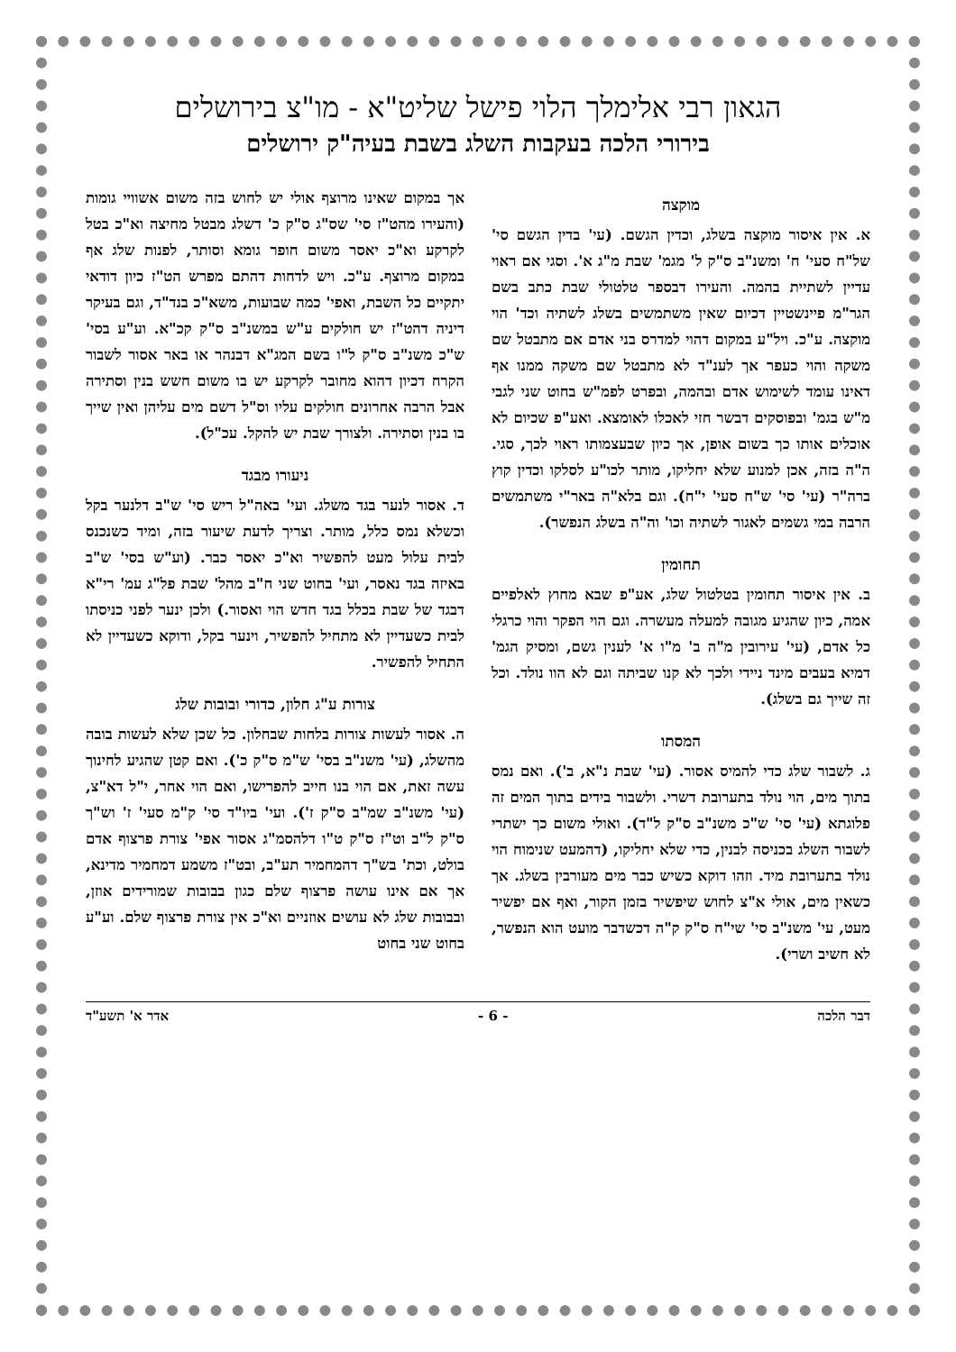הגאון רבי אלימלך הלוי פישל שליט"א - מו"צ בירושלים
בירורי הלכה בעקבות השלג בשבת בעיה"ק ירושלים
מוקצה
א. אין איסור מוקצה בשלג, וכדין הגשם. (עי' בדין הגשם סי' של"ח סעי' ח' ומשנ"ב ס"ק ל' מגמ' שבת מ"ג א'. וסגי אם ראוי עדיין לשתיית בהמה. והעירו דבספר טלטולי שבת כתב בשם הגר"מ פיינשטיין דכיום שאין משתמשים בשלג לשתיה וכד' הוי מוקצה. ע"כ. ויל"ע במקום דהוי למדרס בני אדם אם מתבטל שם משקה והוי כעפר אך לענ"ד לא מתבטל שם משקה ממנו אף דאינו עומד לשימוש אדם ובהמה, ובפרט לפמ"ש בחוט שני לגבי מ"ש בגמ' ובפוסקים דבשר חזי לאכלו לאומצא. ואע"פ שכיום לא אוכלים אותו כך בשום אופן, אך כיון שבעצמותו ראוי לכך, סגי. ה"ה בזה, אכן למנוע שלא יחליקו, מותר לכו"ע לסלקו וכדין קוץ ברה"ר (עי' סי' ש"ח סעי' י"ח). וגם בלא"ה באר"י משתמשים הרבה במי גשמים לאגור לשתיה וכו' וה"ה בשלג הנפשר).
תחומין
ב. אין איסור תחומין בטלטול שלג, אע"פ שבא מחוץ לאלפיים אמה, כיון שהגיע מגובה למעלה מעשרה. וגם הוי הפקר והוי כרגלי כל אדם, (עי' עירובין מ"ה ב' מ"ו א' לענין גשם, ומסיק הגמ' דמיא בעבים מינד ניידי ולכך לא קנו שביתה וגם לא הוו נולד. וכל זה שייך גם בשלג).
המסתו
ג. לשבור שלג כדי להמיס אסור. (עי' שבת נ"א, ב'). ואם נמס בתוך מים, הוי נולד בתערובת דשרי. ולשבור בידים בתוך המים זה פלוגתא (עי' סי' ש"כ משנ"ב ס"ק ל"ד). ואולי משום כך ישתרי לשבור השלג בכניסה לבנין, כדי שלא יחליקו, (דהמעט שנימוח הוי נולד בתערובת מיד. וזהו דוקא כשיש כבר מים מעורבין בשלג. אך כשאין מים, אולי א"צ לחוש שיפשיר בזמן הקור, ואף אם יפשיר מעט, עי' משנ"ב סי' שי"ח ס"ק ק"ה דכשדבר מועט הוא הנפשר, לא חשיב ושרי).
אך במקום שאינו מרוצף אולי יש לחוש בזה משום אשוויי גומות (והעירו מהט"ז סי' שס"ג ס"ק כ' דשלג מבטל מחיצה וא"כ בטל לקרקע וא"כ יאסר משום חופר גומא וסותר, לפנות שלג אף במקום מרוצף. ע"כ. ויש לדחות דהתם מפרש הט"ז כיון דודאי יתקיים כל השבת, ואפי' כמה שבועות, משא"כ בנד"ד, וגם בעיקר דיניה דהט"ז יש חולקים ע"ש במשנ"ב ס"ק קכ"א. וע"ע בסי' ש"כ משנ"ב ס"ק ל"ו בשם המג"א דבנהר או באר אסור לשבור הקרח דכיון דהוא מחובר לקרקע יש בו משום חשש בנין וסתירה אבל הרבה אחרונים חולקים עליו וס"ל דשם מים עליהן ואין שייך בו בנין וסתירה. ולצורך שבת יש להקל. עכ"ל).
ניעורו מבגד
ד. אסור לנער בגד משלג. ועי' באה"ל ריש סי' ש"ב דלנער בקל וכשלא נמס כלל, מותר. וצריך לדעת שיעור בזה, ומיד כשנכנס לבית עלול מעט להפשיר וא"כ יאסר כבר. (וע"ש בסי' ש"ב באיזה בגד נאסר, ועי' בחוט שני ח"ב מהל' שבת פל"ג עמ' רי"א דבגד של שבת בכלל בגד חדש הוי ואסור.) ולכן ינער לפני כניסתו לבית כשעדיין לא מתחיל להפשיר, וינער בקל, ודוקא כשעדיין לא התחיל להפשיר.
צורות ע"ג חלון, כדורי ובובות שלג
ה. אסור לעשות צורות בלחות שבחלון. כל שכן שלא לעשות בובה מהשלג, (עי' משנ"ב בסי' ש"מ ס"ק כ'). ואם קטן שהגיע לחינוך עשה זאת, אם הוי בנו חייב להפרישו, ואם הוי אחר, י"ל דא"צ, (עי' משנ"ב שמ"ב ס"ק ז'). ועי' ביו"ד סי' ק"מ סעי' ז' וש"ך ס"ק ל"ב וט"ז ס"ק ט"ו דלהסמ"ג אסור אפי' צורת פרצוף אדם בולט, וכת' בש"ך דהמחמיר תע"ב, ובט"ז משמע דמחמיר מדינא, אך אם אינו עושה פרצוף שלם כגון בבובות שמורידים אוזן, ובבובות שלג לא עושים אוזניים וא"כ אין צורת פרצוף שלם. וע"ע בחוט שני בחוט
דבר הלכה - 6 - אדר א' תשע"ד